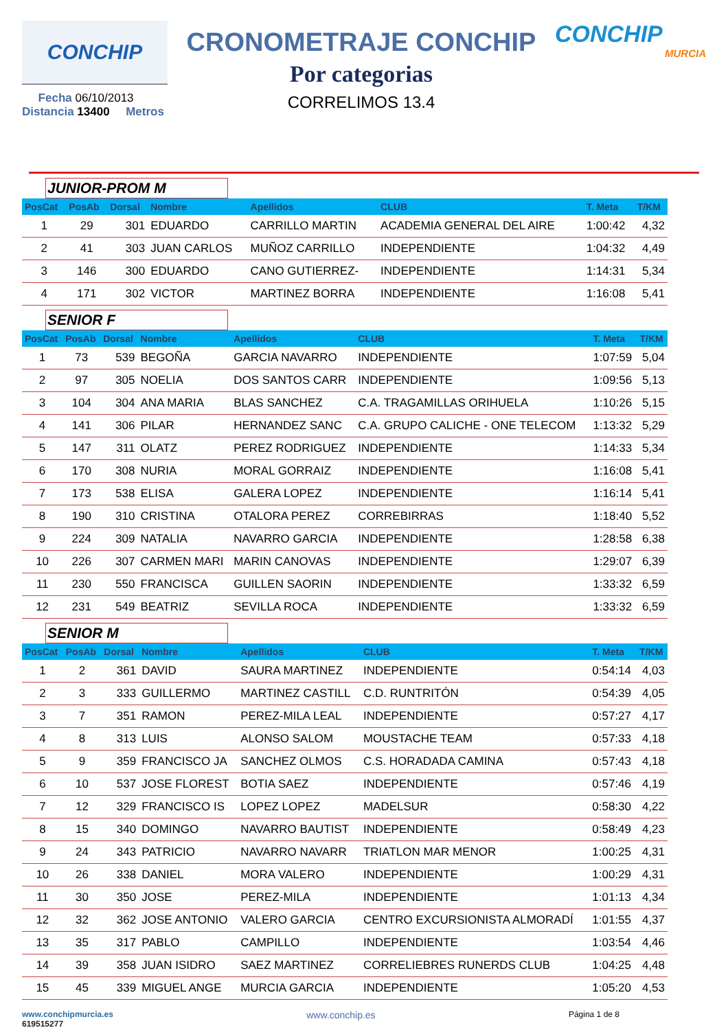CONCHIP
Fecha 06/10/2013
Distancia 13400 Metros
CRONOMETRAJE CONCHIP
Por categorias
CORRELIMOS 13.4
CONCHIP
MURCIA
JUNIOR-PROM M
| PosCat | PosAb | Dorsal | Nombre | Apellidos | CLUB | T. Meta | T/KM |
| --- | --- | --- | --- | --- | --- | --- | --- |
| 1 | 29 | 301 | EDUARDO | CARRILLO MARTIN | ACADEMIA GENERAL DEL AIRE | 1:00:42 | 4,32 |
| 2 | 41 | 303 | JUAN CARLOS | MUÑOZ CARRILLO | INDEPENDIENTE | 1:04:32 | 4,49 |
| 3 | 146 | 300 | EDUARDO | CANO GUTIERREZ- | INDEPENDIENTE | 1:14:31 | 5,34 |
| 4 | 171 | 302 | VICTOR | MARTINEZ BORRA | INDEPENDIENTE | 1:16:08 | 5,41 |
SENIOR F
| PosCat | PosAb | Dorsal | Nombre | Apellidos | CLUB | T. Meta | T/KM |
| --- | --- | --- | --- | --- | --- | --- | --- |
| 1 | 73 | 539 | BEGOÑA | GARCIA NAVARRO | INDEPENDIENTE | 1:07:59 | 5,04 |
| 2 | 97 | 305 | NOELIA | DOS SANTOS CARR | INDEPENDIENTE | 1:09:56 | 5,13 |
| 3 | 104 | 304 | ANA MARIA | BLAS SANCHEZ | C.A. TRAGAMILLAS ORIHUELA | 1:10:26 | 5,15 |
| 4 | 141 | 306 | PILAR | HERNANDEZ SANC | C.A. GRUPO CALICHE - ONE TELECOM | 1:13:32 | 5,29 |
| 5 | 147 | 311 | OLATZ | PEREZ RODRIGUEZ | INDEPENDIENTE | 1:14:33 | 5,34 |
| 6 | 170 | 308 | NURIA | MORAL GORRAIZ | INDEPENDIENTE | 1:16:08 | 5,41 |
| 7 | 173 | 538 | ELISA | GALERA LOPEZ | INDEPENDIENTE | 1:16:14 | 5,41 |
| 8 | 190 | 310 | CRISTINA | OTALORA PEREZ | CORREBIRRAS | 1:18:40 | 5,52 |
| 9 | 224 | 309 | NATALIA | NAVARRO GARCIA | INDEPENDIENTE | 1:28:58 | 6,38 |
| 10 | 226 | 307 | CARMEN MARI | MARIN CANOVAS | INDEPENDIENTE | 1:29:07 | 6,39 |
| 11 | 230 | 550 | FRANCISCA | GUILLEN SAORIN | INDEPENDIENTE | 1:33:32 | 6,59 |
| 12 | 231 | 549 | BEATRIZ | SEVILLA ROCA | INDEPENDIENTE | 1:33:32 | 6,59 |
SENIOR M
| PosCat | PosAb | Dorsal | Nombre | Apellidos | CLUB | T. Meta | T/KM |
| --- | --- | --- | --- | --- | --- | --- | --- |
| 1 | 2 | 361 | DAVID | SAURA MARTINEZ | INDEPENDIENTE | 0:54:14 | 4,03 |
| 2 | 3 | 333 | GUILLERMO | MARTINEZ CASTILL | C.D. RUNTRITÓN | 0:54:39 | 4,05 |
| 3 | 7 | 351 | RAMON | PEREZ-MILA LEAL | INDEPENDIENTE | 0:57:27 | 4,17 |
| 4 | 8 | 313 | LUIS | ALONSO SALOM | MOUSTACHE TEAM | 0:57:33 | 4,18 |
| 5 | 9 | 359 | FRANCISCO JA | SANCHEZ OLMOS | C.S. HORADADA CAMINA | 0:57:43 | 4,18 |
| 6 | 10 | 537 | JOSE FLOREST | BOTIA SAEZ | INDEPENDIENTE | 0:57:46 | 4,19 |
| 7 | 12 | 329 | FRANCISCO IS | LOPEZ LOPEZ | MADELSUR | 0:58:30 | 4,22 |
| 8 | 15 | 340 | DOMINGO | NAVARRO BAUTIST | INDEPENDIENTE | 0:58:49 | 4,23 |
| 9 | 24 | 343 | PATRICIO | NAVARRO NAVARR | TRIATLON MAR MENOR | 1:00:25 | 4,31 |
| 10 | 26 | 338 | DANIEL | MORA VALERO | INDEPENDIENTE | 1:00:29 | 4,31 |
| 11 | 30 | 350 | JOSE | PEREZ-MILA | INDEPENDIENTE | 1:01:13 | 4,34 |
| 12 | 32 | 362 | JOSE ANTONIO | VALERO GARCIA | CENTRO EXCURSIONISTA ALMORADÍ | 1:01:55 | 4,37 |
| 13 | 35 | 317 | PABLO | CAMPILLO | INDEPENDIENTE | 1:03:54 | 4,46 |
| 14 | 39 | 358 | JUAN ISIDRO | SAEZ MARTINEZ | CORRELIEBRES RUNERDS CLUB | 1:04:25 | 4,48 |
| 15 | 45 | 339 | MIGUEL ANGE | MURCIA GARCIA | INDEPENDIENTE | 1:05:20 | 4,53 |
www.conchipmurcia.es
619515277
www.conchip.es
Página 1 de 8